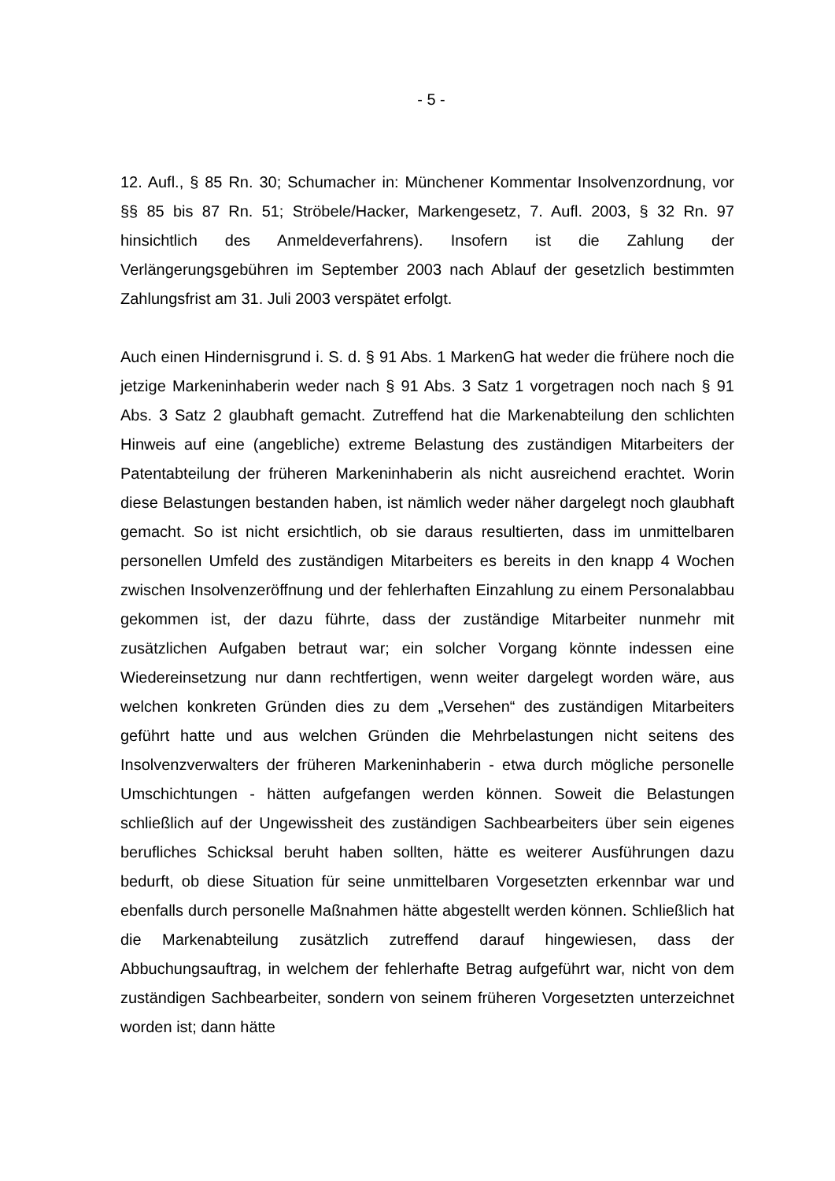- 5 -
12. Aufl., § 85 Rn. 30; Schumacher in: Münchener Kommentar Insolvenzordnung, vor §§ 85 bis 87 Rn. 51; Ströbele/Hacker, Markengesetz, 7. Aufl. 2003, § 32 Rn. 97 hinsichtlich des Anmeldeverfahrens). Insofern ist die Zahlung der Verlängerungsgebühren im September 2003 nach Ablauf der gesetzlich bestimmten Zahlungsfrist am 31. Juli 2003 verspätet erfolgt.
Auch einen Hindernisgrund i. S. d. § 91 Abs. 1 MarkenG hat weder die frühere noch die jetzige Markeninhaberin weder nach § 91 Abs. 3 Satz 1 vorgetragen noch nach § 91 Abs. 3 Satz 2 glaubhaft gemacht. Zutreffend hat die Markenabteilung den schlichten Hinweis auf eine (angebliche) extreme Belastung des zuständigen Mitarbeiters der Patentabteilung der früheren Markeninhaberin als nicht ausreichend erachtet. Worin diese Belastungen bestanden haben, ist nämlich weder näher dargelegt noch glaubhaft gemacht. So ist nicht ersichtlich, ob sie daraus resultierten, dass im unmittelbaren personellen Umfeld des zuständigen Mitarbeiters es bereits in den knapp 4 Wochen zwischen Insolvenzeröffnung und der fehlerhaften Einzahlung zu einem Personalabbau gekommen ist, der dazu führte, dass der zuständige Mitarbeiter nunmehr mit zusätzlichen Aufgaben betraut war; ein solcher Vorgang könnte indessen eine Wiedereinsetzung nur dann rechtfertigen, wenn weiter dargelegt worden wäre, aus welchen konkreten Gründen dies zu dem „Versehen“ des zuständigen Mitarbeiters geführt hatte und aus welchen Gründen die Mehrbelastungen nicht seitens des Insolvenzverwalters der früheren Markeninhaberin - etwa durch mögliche personelle Umschichtungen - hätten aufgefangen werden können. Soweit die Belastungen schließlich auf der Ungewissheit des zuständigen Sachbearbeiters über sein eigenes berufliches Schicksal beruht haben sollten, hätte es weiterer Ausführungen dazu bedurft, ob diese Situation für seine unmittelbaren Vorgesetzten erkennbar war und ebenfalls durch personelle Maßnahmen hätte abgestellt werden können. Schließlich hat die Markenabteilung zusätzlich zutreffend darauf hingewiesen, dass der Abbuchungsauftrag, in welchem der fehlerhafte Betrag aufgeführt war, nicht von dem zuständigen Sachbearbeiter, sondern von seinem früheren Vorgesetzten unterzeichnet worden ist; dann hätte